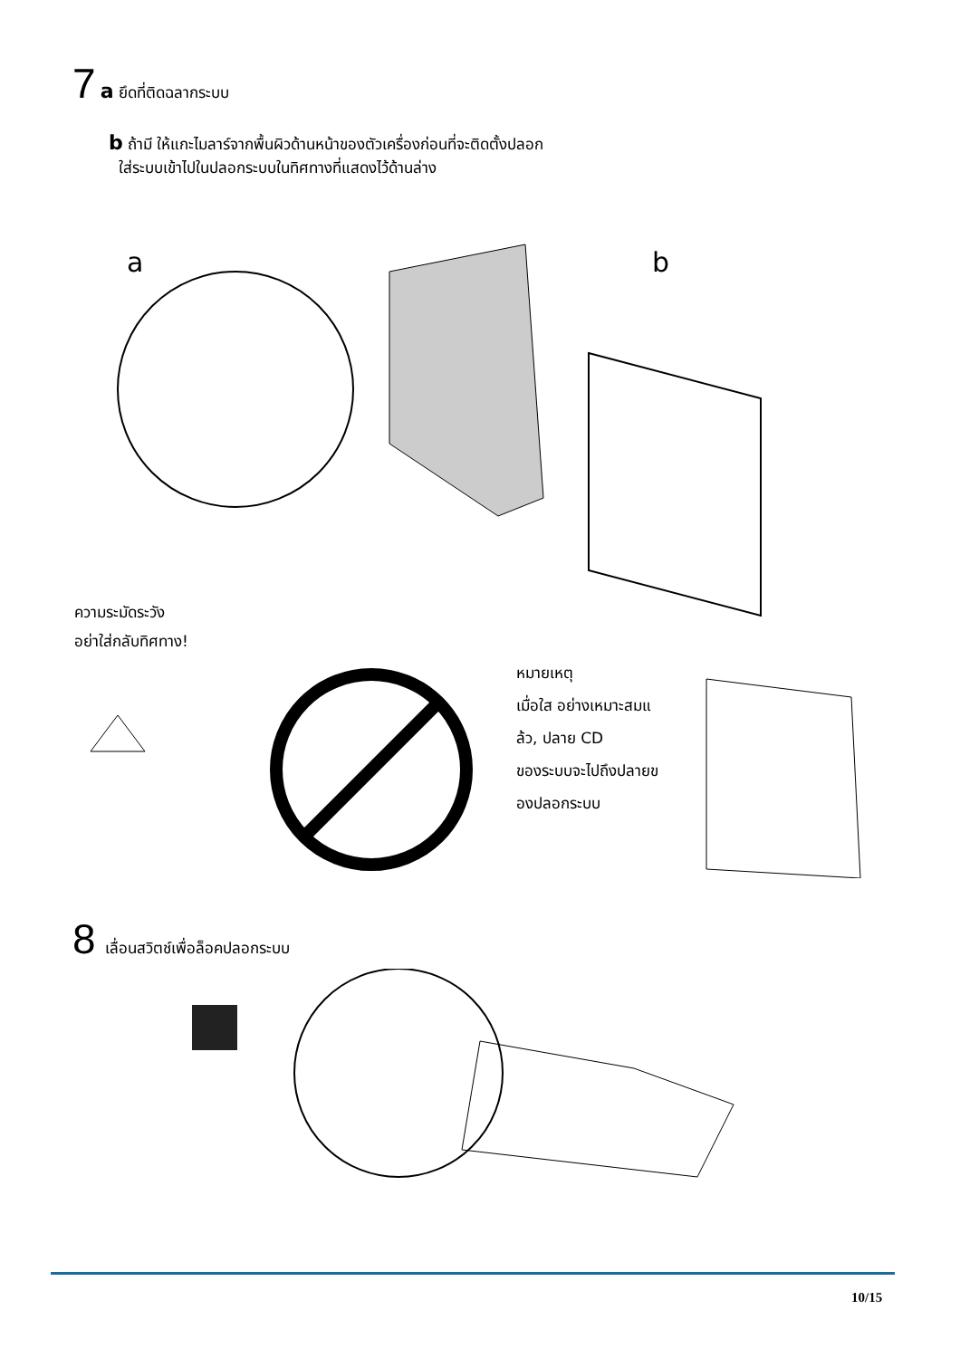7 a ยึดที่ติดฉลากระบบ
b ถ้ามี ให้แกะไมลาร์จากพื้นผิวด้านหน้าของตัวเครื่องก่อนที่จะติดตั้งปลอก
ใส่ระบบเข้าไปในปลอกระบบในทิศทางที่แสดงไว้ด้านล่าง
a
b
ความระมัดระวัง
อย่าใส่กลับทิศทาง!
หมายเหตุ
เมื่อใส อย่างเหมาะสมแ
ล้ว, ปลาย CD
ของระบบจะไปถึงปลายข
องปลอกระบบ
8 เลื่อนสวิตช์เพื่อล็อคปลอกระบบ
10/15